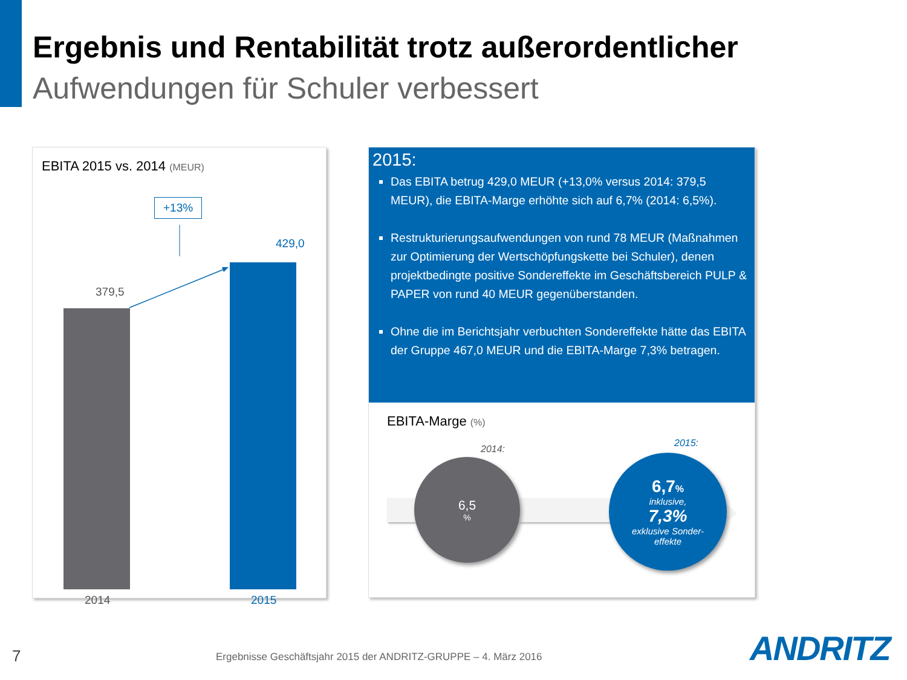Ergebnis und Rentabilität trotz außerordentlicher
Aufwendungen für Schuler verbessert
EBITA 2015 vs. 2014 (MEUR)
+13%
379,5
429,0
2014
2015
2015:
Das EBITA betrug 429,0 MEUR (+13,0% versus 2014: 379,5 MEUR), die EBITA-Marge erhöhte sich auf 6,7% (2014: 6,5%).
Restrukturierungsaufwendungen von rund 78 MEUR (Maßnahmen zur Optimierung der Wertschöpfungskette bei Schuler), denen projektbedingte positive Sondereffekte im Geschäftsbereich PULP & PAPER von rund 40 MEUR gegenüberstanden.
Ohne die im Berichtsjahr verbuchten Sondereffekte hätte das EBITA der Gruppe 467,0 MEUR und die EBITA-Marge 7,3% betragen.
EBITA-Marge (%)
2014:
2015:
6,5%
6,7%
inklusive,
7,3%
exklusive Sonder-
effekte
7
Ergebnisse Geschäftsjahr 2015 der ANDRITZ-GRUPPE – 4. März 2016
ANDRITZ